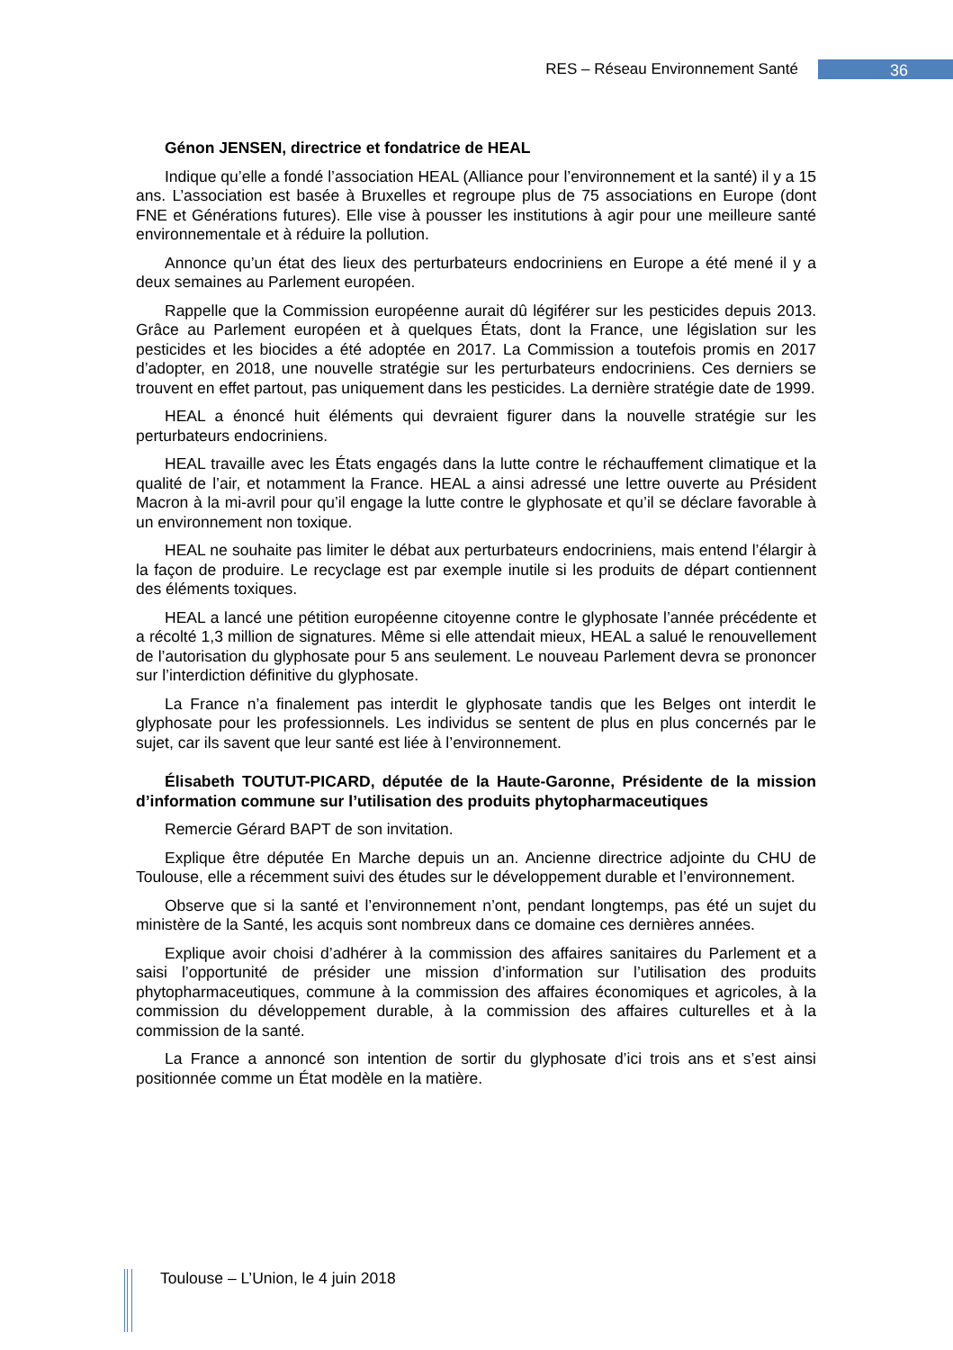RES – Réseau Environnement Santé 36
Génon JENSEN, directrice et fondatrice de HEAL
Indique qu’elle a fondé l’association HEAL (Alliance pour l’environnement et la santé) il y a 15 ans. L’association est basée à Bruxelles et regroupe plus de 75 associations en Europe (dont FNE et Générations futures). Elle vise à pousser les institutions à agir pour une meilleure santé environnementale et à réduire la pollution.
Annonce qu’un état des lieux des perturbateurs endocriniens en Europe a été mené il y a deux semaines au Parlement européen.
Rappelle que la Commission européenne aurait dû légiférer sur les pesticides depuis 2013. Grâce au Parlement européen et à quelques États, dont la France, une législation sur les pesticides et les biocides a été adoptée en 2017. La Commission a toutefois promis en 2017 d’adopter, en 2018, une nouvelle stratégie sur les perturbateurs endocriniens. Ces derniers se trouvent en effet partout, pas uniquement dans les pesticides. La dernière stratégie date de 1999.
HEAL a énoncé huit éléments qui devraient figurer dans la nouvelle stratégie sur les perturbateurs endocriniens.
HEAL travaille avec les États engagés dans la lutte contre le réchauffement climatique et la qualité de l’air, et notamment la France. HEAL a ainsi adressé une lettre ouverte au Président Macron à la mi-avril pour qu’il engage la lutte contre le glyphosate et qu’il se déclare favorable à un environnement non toxique.
HEAL ne souhaite pas limiter le débat aux perturbateurs endocriniens, mais entend l’élargir à la façon de produire. Le recyclage est par exemple inutile si les produits de départ contiennent des éléments toxiques.
HEAL a lancé une pétition européenne citoyenne contre le glyphosate l’année précédente et a récolté 1,3 million de signatures. Même si elle attendait mieux, HEAL a salué le renouvellement de l’autorisation du glyphosate pour 5 ans seulement. Le nouveau Parlement devra se prononcer sur l’interdiction définitive du glyphosate.
La France n’a finalement pas interdit le glyphosate tandis que les Belges ont interdit le glyphosate pour les professionnels. Les individus se sentent de plus en plus concernés par le sujet, car ils savent que leur santé est liée à l’environnement.
Élisabeth TOUTUT-PICARD, députée de la Haute-Garonne, Présidente de la mission d’information commune sur l’utilisation des produits phytopharmaceutiques
Remercie Gérard BAPT de son invitation.
Explique être députée En Marche depuis un an. Ancienne directrice adjointe du CHU de Toulouse, elle a récemment suivi des études sur le développement durable et l’environnement.
Observe que si la santé et l’environnement n’ont, pendant longtemps, pas été un sujet du ministère de la Santé, les acquis sont nombreux dans ce domaine ces dernières années.
Explique avoir choisi d’adhérer à la commission des affaires sanitaires du Parlement et a saisi l’opportunité de présider une mission d’information sur l’utilisation des produits phytopharmaceutiques, commune à la commission des affaires économiques et agricoles, à la commission du développement durable, à la commission des affaires culturelles et à la commission de la santé.
La France a annoncé son intention de sortir du glyphosate d’ici trois ans et s’est ainsi positionnée comme un État modèle en la matière.
Toulouse – L’Union, le 4 juin 2018